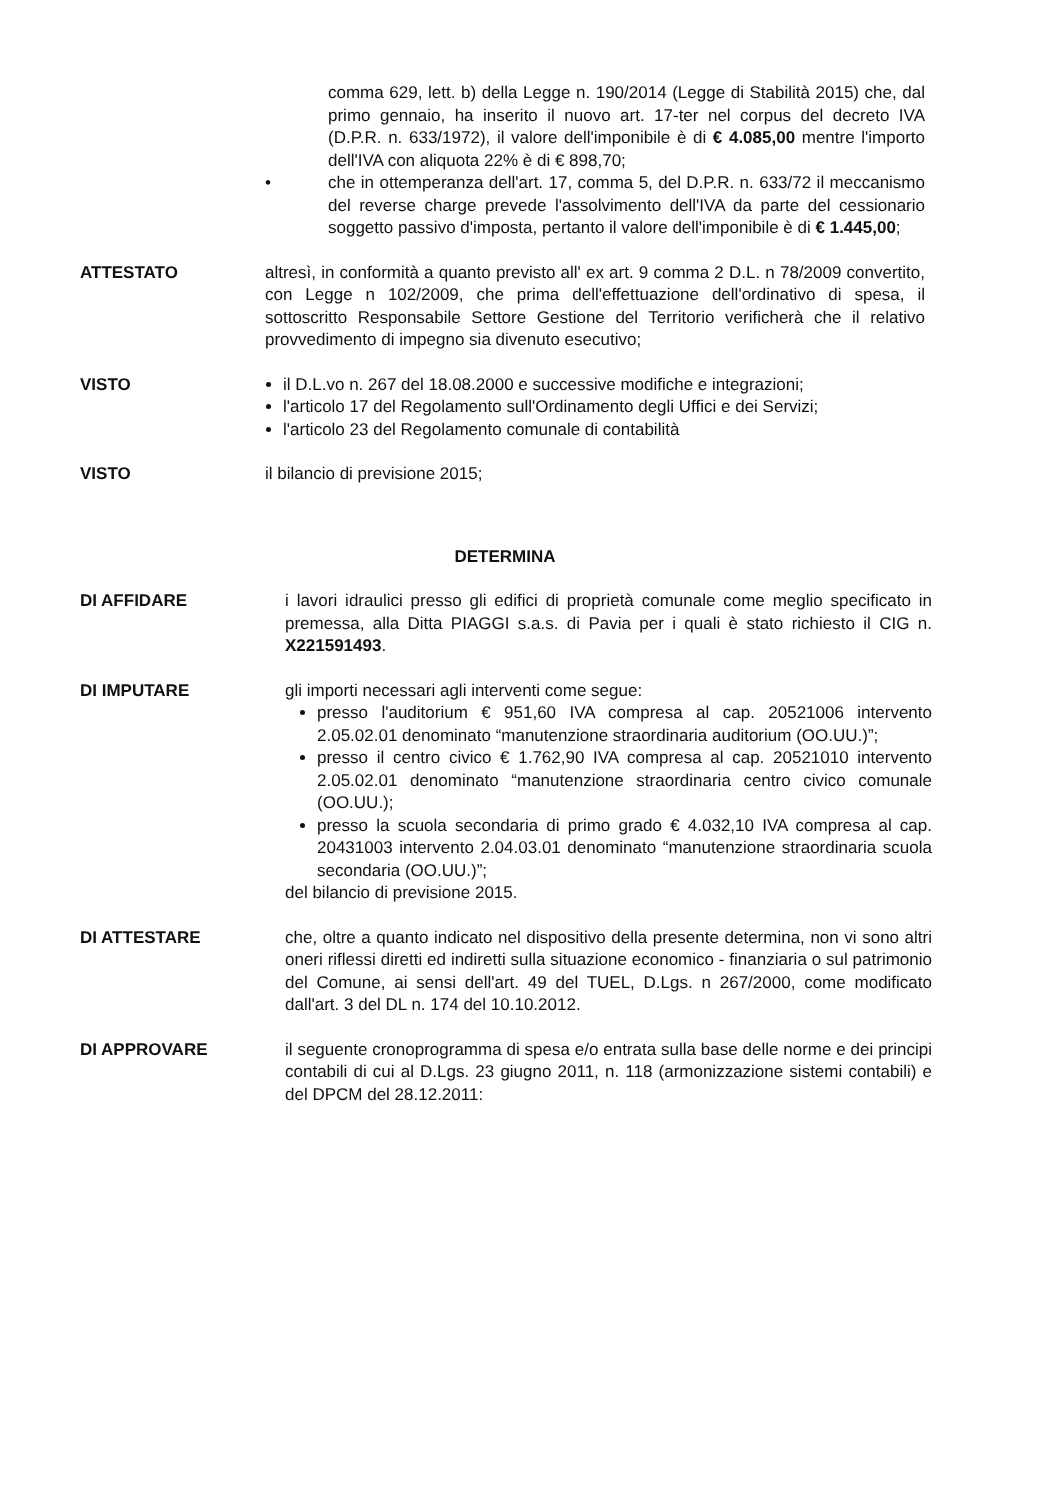comma 629, lett. b) della Legge n. 190/2014 (Legge di Stabilità 2015) che, dal primo gennaio, ha inserito il nuovo art. 17-ter nel corpus del decreto IVA (D.P.R. n. 633/1972), il valore dell'imponibile è di € 4.085,00 mentre l'importo dell'IVA con aliquota 22% è di € 898,70;
• che in ottemperanza dell'art. 17, comma 5, del D.P.R. n. 633/72 il meccanismo del reverse charge prevede l'assolvimento dell'IVA da parte del cessionario soggetto passivo d'imposta, pertanto il valore dell'imponibile è di € 1.445,00;
ATTESTATO altresì, in conformità a quanto previsto all' ex art. 9 comma 2 D.L. n 78/2009 convertito, con Legge n 102/2009, che prima dell'effettuazione dell'ordinativo di spesa, il sottoscritto Responsabile Settore Gestione del Territorio verificherà che il relativo provvedimento di impegno sia divenuto esecutivo;
VISTO il D.L.vo n. 267 del 18.08.2000 e successive modifiche e integrazioni;
l'articolo 17 del Regolamento sull'Ordinamento degli Uffici e dei Servizi;
l'articolo 23 del Regolamento comunale di contabilità
VISTO il bilancio di previsione 2015;
DETERMINA
DI AFFIDARE i lavori idraulici presso gli edifici di proprietà comunale come meglio specificato in premessa, alla Ditta PIAGGI s.a.s. di Pavia per i quali è stato richiesto il CIG n. X221591493.
DI IMPUTARE gli importi necessari agli interventi come segue:
presso l'auditorium € 951,60 IVA compresa al cap. 20521006 intervento 2.05.02.01 denominato “manutenzione straordinaria auditorium (OO.UU.)”;
presso il centro civico € 1.762,90 IVA compresa al cap. 20521010 intervento 2.05.02.01 denominato “manutenzione straordinaria centro civico comunale (OO.UU.);
presso la scuola secondaria di primo grado € 4.032,10 IVA compresa al cap. 20431003 intervento 2.04.03.01 denominato “manutenzione straordinaria scuola secondaria (OO.UU.)”;
del bilancio di previsione 2015.
DI ATTESTARE che, oltre a quanto indicato nel dispositivo della presente determina, non vi sono altri oneri riflessi diretti ed indiretti sulla situazione economico - finanziaria o sul patrimonio del Comune, ai sensi dell'art. 49 del TUEL, D.Lgs. n 267/2000, come modificato dall'art. 3 del DL n. 174 del 10.10.2012.
DI APPROVARE il seguente cronoprogramma di spesa e/o entrata sulla base delle norme e dei principi contabili di cui al D.Lgs. 23 giugno 2011, n. 118 (armonizzazione sistemi contabili) e del DPCM del 28.12.2011: